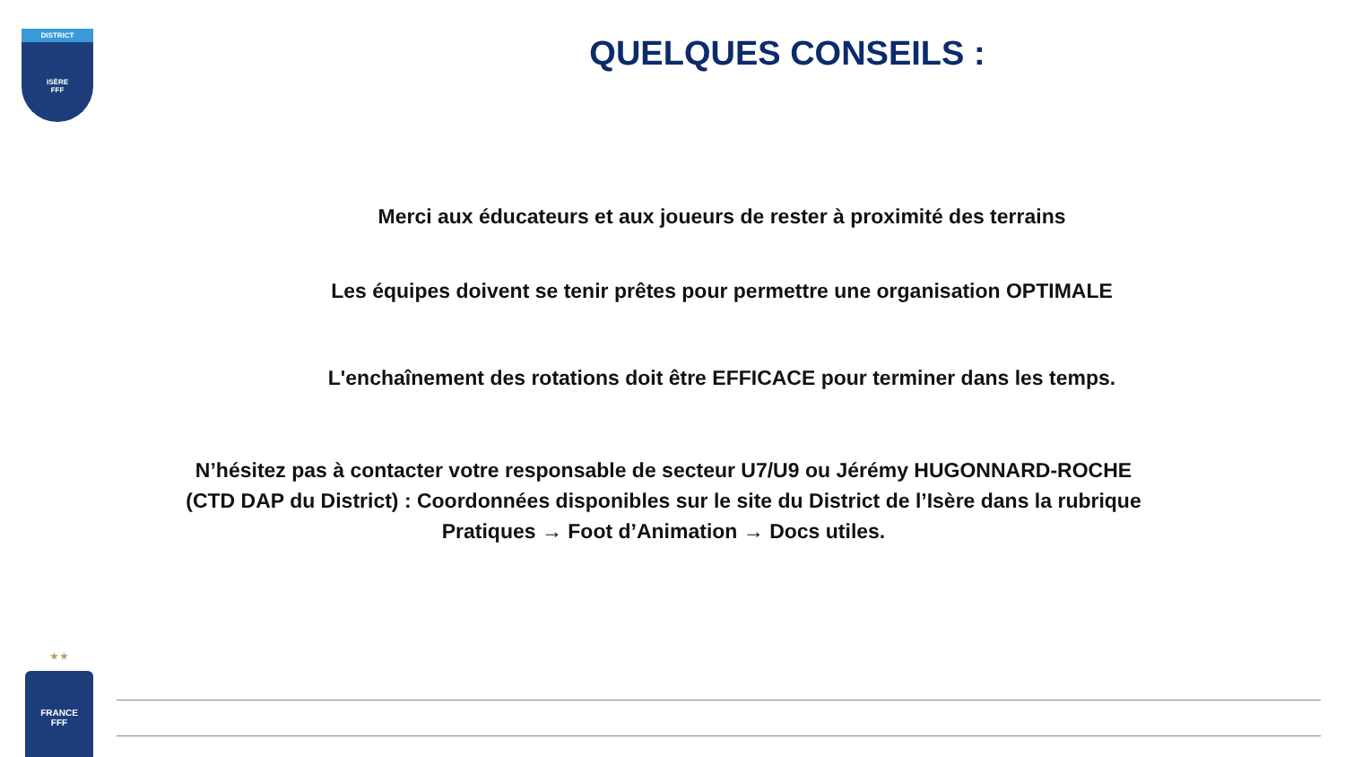DISTRICT
ISÈRE
FFF
QUELQUES CONSEILS :
Merci aux éducateurs et aux joueurs de rester à proximité des terrains
Les équipes doivent se tenir prêtes pour permettre une organisation OPTIMALE
L'enchaînement des rotations doit être EFFICACE pour terminer dans les temps.
N’hésitez pas à contacter votre responsable de secteur U7/U9 ou Jérémy HUGONNARD-ROCHE (CTD DAP du District) : Coordonnées disponibles sur le site du District de l’Isère dans la rubrique Pratiques → Foot d’Animation → Docs utiles.
★ ★
FRANCE
FFF